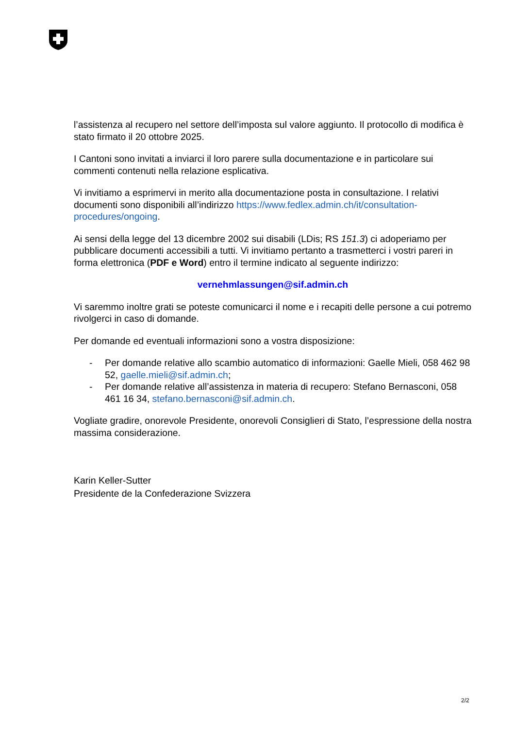l’assistenza al recupero nel settore dell’imposta sul valore aggiunto. Il protocollo di modifica è stato firmato il 20 ottobre 2025.
I Cantoni sono invitati a inviarci il loro parere sulla documentazione e in particolare sui commenti contenuti nella relazione esplicativa.
Vi invitiamo a esprimervi in merito alla documentazione posta in consultazione. I relativi documenti sono disponibili all’indirizzo https://www.fedlex.admin.ch/it/consultation-procedures/ongoing.
Ai sensi della legge del 13 dicembre 2002 sui disabili (LDis; RS 151.3) ci adoperiamo per pubblicare documenti accessibili a tutti. Vi invitiamo pertanto a trasmetterci i vostri pareri in forma elettronica (PDF e Word) entro il termine indicato al seguente indirizzo:
vernehmlassungen@sif.admin.ch
Vi saremmo inoltre grati se poteste comunicarci il nome e i recapiti delle persone a cui potremo rivolgerci in caso di domande.
Per domande ed eventuali informazioni sono a vostra disposizione:
- Per domande relative allo scambio automatico di informazioni: Gaelle Mieli, 058 462 98 52, gaelle.mieli@sif.admin.ch;
- Per domande relative all’assistenza in materia di recupero: Stefano Bernasconi, 058 461 16 34, stefano.bernasconi@sif.admin.ch.
Vogliate gradire, onorevole Presidente, onorevoli Consiglieri di Stato, l’espressione della nostra massima considerazione.
Karin Keller-Sutter
Presidente de la Confederazione Svizzera
2/2